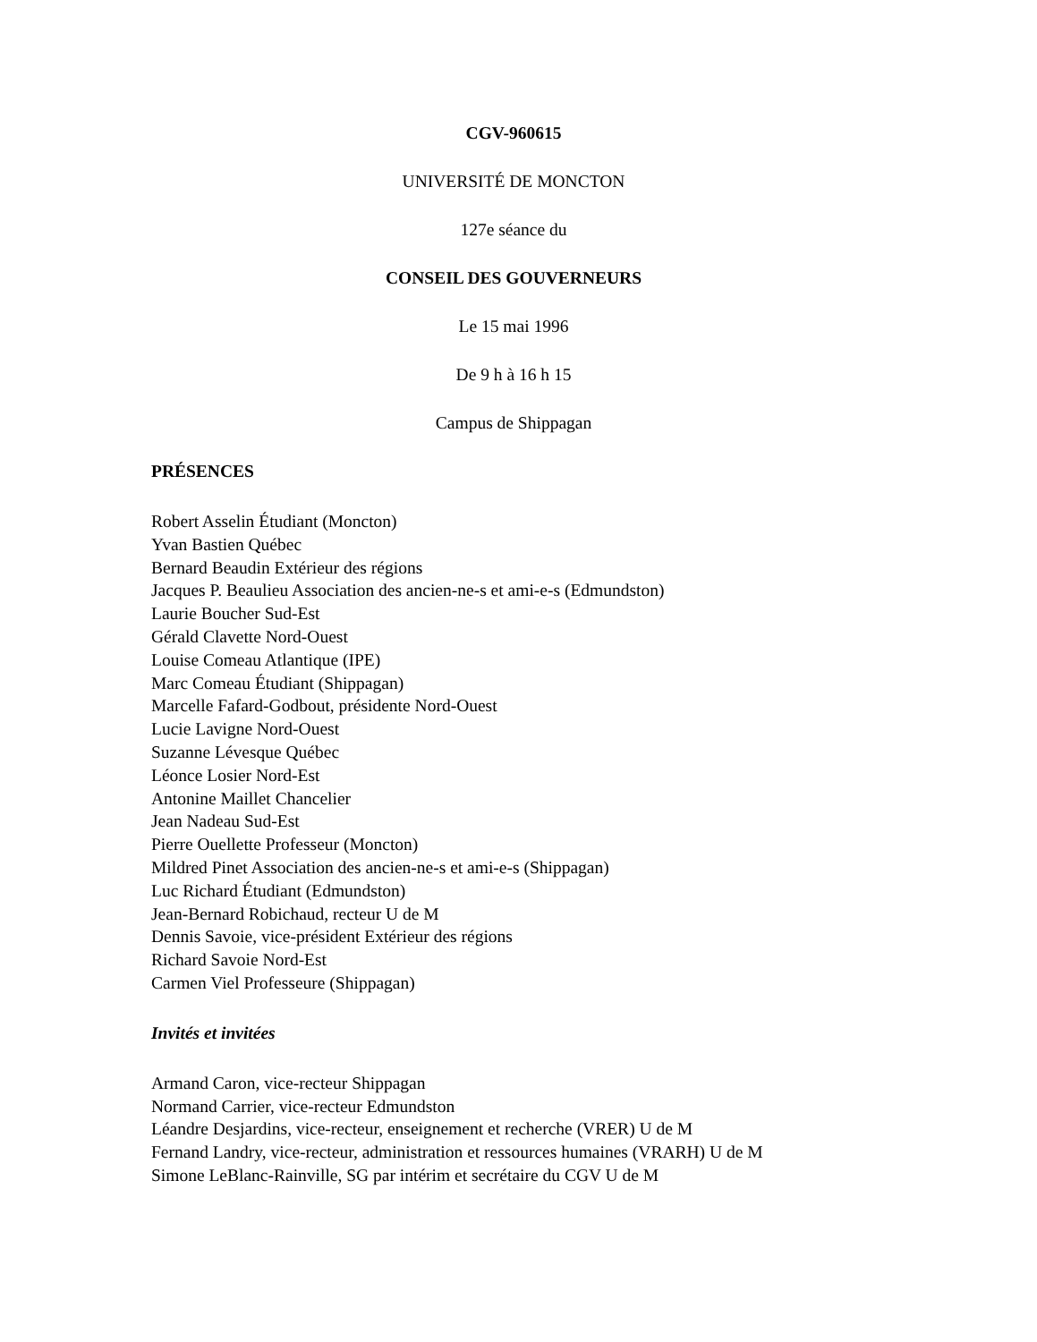CGV-960615
UNIVERSITÉ DE MONCTON
127e séance du
CONSEIL DES GOUVERNEURS
Le 15 mai 1996
De 9 h à 16 h 15
Campus de Shippagan
PRÉSENCES
Robert Asselin Étudiant (Moncton)
Yvan Bastien Québec
Bernard Beaudin Extérieur des régions
Jacques P. Beaulieu Association des ancien-ne-s et ami-e-s (Edmundston)
Laurie Boucher Sud-Est
Gérald Clavette Nord-Ouest
Louise Comeau Atlantique (IPE)
Marc Comeau Étudiant (Shippagan)
Marcelle Fafard-Godbout, présidente Nord-Ouest
Lucie Lavigne Nord-Ouest
Suzanne Lévesque Québec
Léonce Losier Nord-Est
Antonine Maillet Chancelier
Jean Nadeau Sud-Est
Pierre Ouellette Professeur (Moncton)
Mildred Pinet Association des ancien-ne-s et ami-e-s (Shippagan)
Luc Richard Étudiant (Edmundston)
Jean-Bernard Robichaud, recteur U de M
Dennis Savoie, vice-président Extérieur des régions
Richard Savoie Nord-Est
Carmen Viel Professeure (Shippagan)
Invités et invitées
Armand Caron, vice-recteur Shippagan
Normand Carrier, vice-recteur Edmundston
Léandre Desjardins, vice-recteur, enseignement et recherche (VRER) U de M
Fernand Landry, vice-recteur, administration et ressources humaines (VRARH) U de M
Simone LeBlanc-Rainville, SG par intérim et secrétaire du CGV U de M